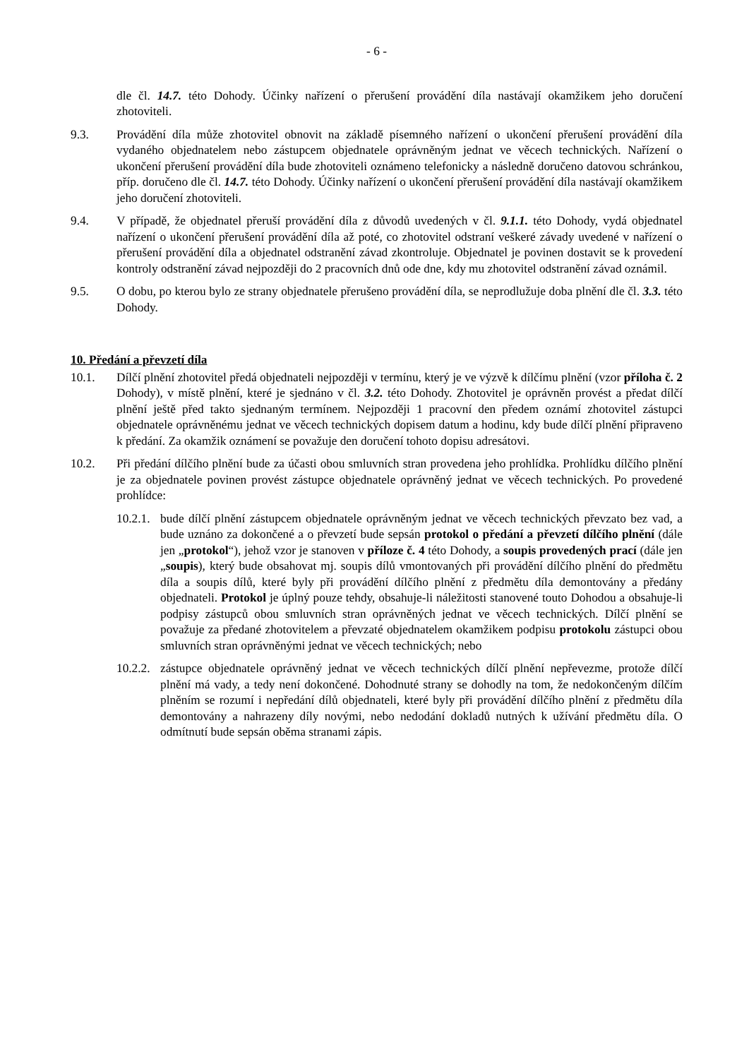- 6 -
dle čl. 14.7. této Dohody. Účinky nařízení o přerušení provádění díla nastávají okamžikem jeho doručení zhotoviteli.
9.3. Provádění díla může zhotovitel obnovit na základě písemného nařízení o ukončení přerušení provádění díla vydaného objednatelem nebo zástupcem objednatele oprávněným jednat ve věcech technických. Nařízení o ukončení přerušení provádění díla bude zhotoviteli oznámeno telefonicky a následně doručeno datovou schránkou, příp. doručeno dle čl. 14.7. této Dohody. Účinky nařízení o ukončení přerušení provádění díla nastávají okamžikem jeho doručení zhotoviteli.
9.4. V případě, že objednatel přeruší provádění díla z důvodů uvedených v čl. 9.1.1. této Dohody, vydá objednatel nařízení o ukončení přerušení provádění díla až poté, co zhotovitel odstraní veškeré závady uvedené v nařízení o přerušení provádění díla a objednatel odstranění závad zkontroluje. Objednatel je povinen dostavit se k provedení kontroly odstranění závad nejpozději do 2 pracovních dnů ode dne, kdy mu zhotovitel odstranění závad oznámil.
9.5. O dobu, po kterou bylo ze strany objednatele přerušeno provádění díla, se neprodlužuje doba plnění dle čl. 3.3. této Dohody.
10. Předání a převzetí díla
10.1. Dílčí plnění zhotovitel předá objednateli nejpozději v termínu, který je ve výzvě k dílčímu plnění (vzor příloha č. 2 Dohody), v místě plnění, které je sjednáno v čl. 3.2. této Dohody. Zhotovitel je oprávněn provést a předat dílčí plnění ještě před takto sjednaným termínem. Nejpozději 1 pracovní den předem oznámí zhotovitel zástupci objednatele oprávněnému jednat ve věcech technických dopisem datum a hodinu, kdy bude dílčí plnění připraveno k předání. Za okamžik oznámení se považuje den doručení tohoto dopisu adresátovi.
10.2. Při předání dílčího plnění bude za účasti obou smluvních stran provedena jeho prohlídka. Prohlídku dílčího plnění je za objednatele povinen provést zástupce objednatele oprávněný jednat ve věcech technických. Po provedené prohlídce:
10.2.1.
bude dílčí plnění zástupcem objednatele oprávněným jednat ve věcech technických převzato bez vad, a bude uznáno za dokončené a o převzetí bude sepsán protokol o předání a převzetí dílčího plnění (dále jen „protokol“), jehož vzor je stanoven v příloze č. 4 této Dohody, a soupis provedených prací (dále jen „soupis), který bude obsahovat mj. soupis dílů vmontovaných při provádění dílčího plnění do předmětu díla a soupis dílů, které byly při provádění dílčího plnění z předmětu díla demontovány a předány objednateli. Protokol je úplný pouze tehdy, obsahuje-li náležitosti stanovené touto Dohodou a obsahuje-li podpisy zástupců obou smluvních stran oprávněných jednat ve věcech technických. Dílčí plnění se považuje za předané zhotovitelem a převzaté objednatelem okamžikem podpisu protokolu zástupci obou smluvních stran oprávněnými jednat ve věcech technických; nebo
10.2.2.
zástupce objednatele oprávněný jednat ve věcech technických dílčí plnění nepřevezme, protože dílčí plnění má vady, a tedy není dokončené. Dohodnuté strany se dohodly na tom, že nedokončeným dílčím plněním se rozumí i nepředání dílů objednateli, které byly při provádění dílčího plnění z předmětu díla demontovány a nahrazeny díly novými, nebo nedodání dokladů nutných k užívání předmětu díla. O odmítnutí bude sepsán oběma stranami zápis.